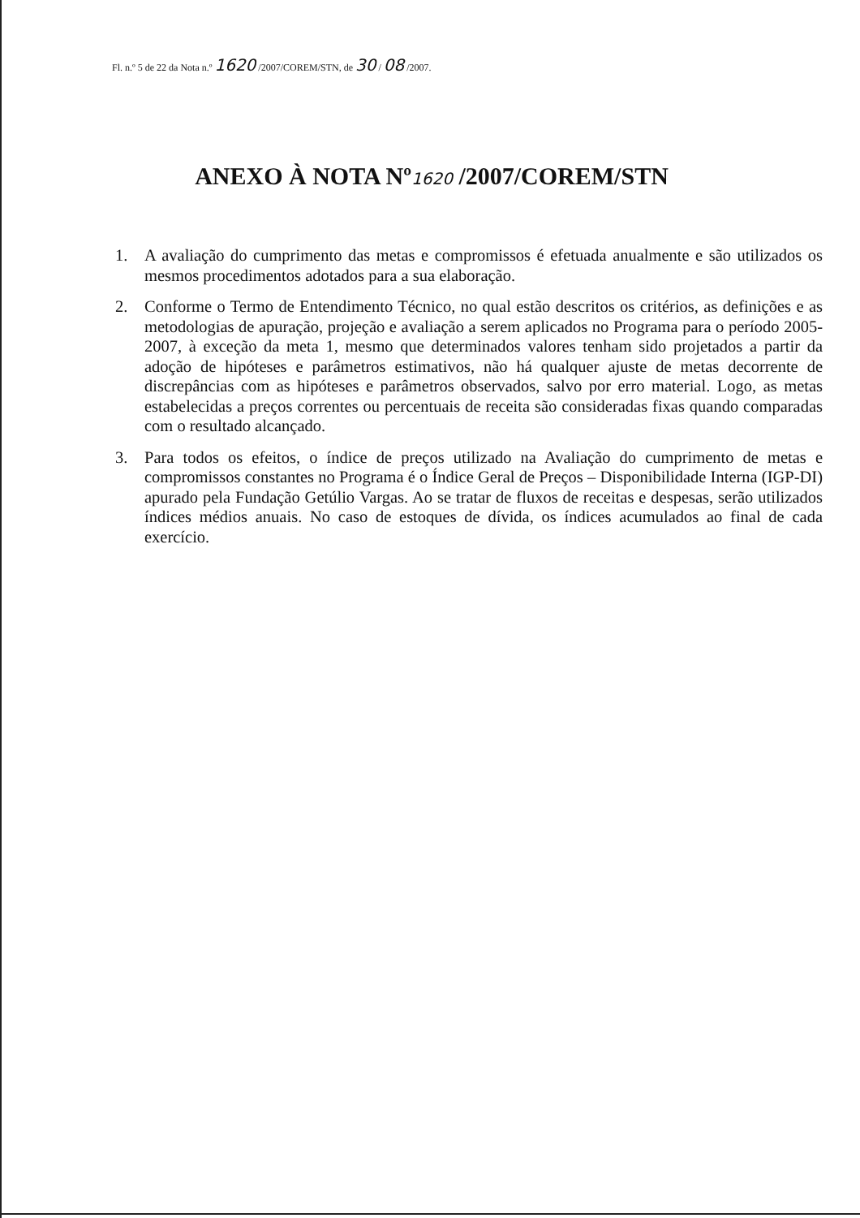Fl. n.º 5 de 22 da Nota n.º 1620 /2007/COREM/STN, de 30 / 08 /2007.
ANEXO À NOTA Nº1620 /2007/COREM/STN
1. A avaliação do cumprimento das metas e compromissos é efetuada anualmente e são utilizados os mesmos procedimentos adotados para a sua elaboração.
2. Conforme o Termo de Entendimento Técnico, no qual estão descritos os critérios, as definições e as metodologias de apuração, projeção e avaliação a serem aplicados no Programa para o período 2005-2007, à exceção da meta 1, mesmo que determinados valores tenham sido projetados a partir da adoção de hipóteses e parâmetros estimativos, não há qualquer ajuste de metas decorrente de discrepâncias com as hipóteses e parâmetros observados, salvo por erro material. Logo, as metas estabelecidas a preços correntes ou percentuais de receita são consideradas fixas quando comparadas com o resultado alcançado.
3. Para todos os efeitos, o índice de preços utilizado na Avaliação do cumprimento de metas e compromissos constantes no Programa é o Índice Geral de Preços – Disponibilidade Interna (IGP-DI) apurado pela Fundação Getúlio Vargas. Ao se tratar de fluxos de receitas e despesas, serão utilizados índices médios anuais. No caso de estoques de dívida, os índices acumulados ao final de cada exercício.